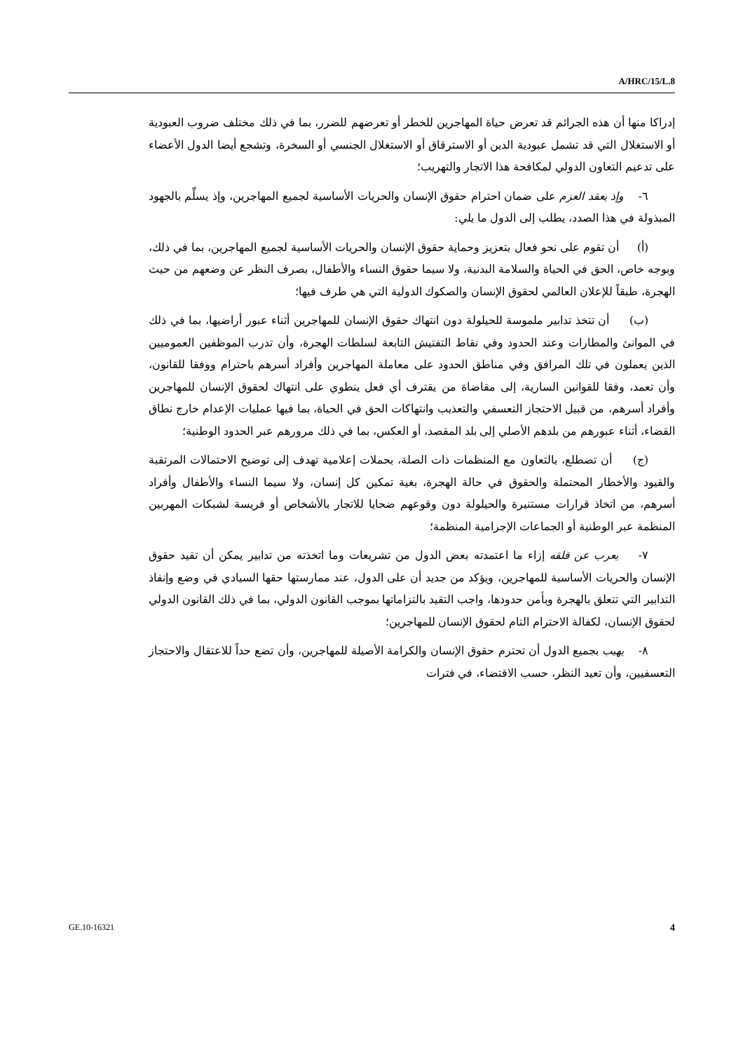A/HRC/15/L.8
إدراكا منها أن هذه الجرائم قد تعرض حياة المهاجرين للخطر أو تعرضهم للضرر، بما في ذلك مختلف ضروب العبودية أو الاستغلال التي قد تشمل عبودية الدين أو الاسترقاق أو الاستغلال الجنسي أو السخرة، وتشجع أيضا الدول الأعضاء على تدعيم التعاون الدولي لمكافحة هذا الاتجار والتهريب؛
٦- وإذ يعقد العزم على ضمان احترام حقوق الإنسان والحريات الأساسية لجميع المهاجرين، وإذ يسلِّم بالجهود المبذولة في هذا الصدد، يطلب إلى الدول ما يلي:
(أ) أن تقوم على نحو فعال بتعزيز وحماية حقوق الإنسان والحريات الأساسية لجميع المهاجرين، بما في ذلك، وبوجه خاص، الحق في الحياة والسلامة البدنية، ولا سيما حقوق النساء والأطفال، بصرف النظر عن وضعهم من حيث الهجرة، طبقاً للإعلان العالمي لحقوق الإنسان والصكوك الدولية التي هي طرف فيها؛
(ب) أن تتخذ تدابير ملموسة للحيلولة دون انتهاك حقوق الإنسان للمهاجرين أثناء عبور أراضيها، بما في ذلك في الموانئ والمطارات وعند الحدود وفي نقاط التفتيش التابعة لسلطات الهجرة، وأن تدرب الموظفين العموميين الذين يعملون في تلك المرافق وفي مناطق الحدود على معاملة المهاجرين وأفراد أسرهم باحترام ووفقا للقانون، وأن تعمد، وفقا للقوانين السارية، إلى مقاضاة من يقترف أي فعل ينطوي على انتهاك لحقوق الإنسان للمهاجرين وأفراد أسرهم، من قبيل الاحتجاز التعسفي والتعذيب وانتهاكات الحق في الحياة، بما فيها عمليات الإعدام خارج نطاق القضاء، أثناء عبورهم من بلدهم الأصلي إلى بلد المقصد، أو العكس، بما في ذلك مرورهم عبر الحدود الوطنية؛
(ج) أن تضطلع، بالتعاون مع المنظمات ذات الصلة، بحملات إعلامية تهدف إلى توضيح الاحتمالات المرتقبة والقيود والأخطار المحتملة والحقوق في حالة الهجرة، بغية تمكين كل إنسان، ولا سيما النساء والأطفال وأفراد أسرهم، من اتخاذ قرارات مستنيرة والحيلولة دون وقوعهم ضحايا للاتجار بالأشخاص أو فريسة لشبكات المهربين المنظمة عبر الوطنية أو الجماعات الإجرامية المنظمة؛
٧- يعرب عن قلقه إزاء ما اعتمدته بعض الدول من تشريعات وما اتخذته من تدابير يمكن أن تقيد حقوق الإنسان والحريات الأساسية للمهاجرين، ويؤكد من جديد أن على الدول، عند ممارستها حقها السيادي في وضع وإنفاذ التدابير التي تتعلق بالهجرة وبأمن حدودها، واجب التقيد بالتزاماتها بموجب القانون الدولي، بما في ذلك القانون الدولي لحقوق الإنسان، لكفالة الاحترام التام لحقوق الإنسان للمهاجرين؛
٨- يهيب بجميع الدول أن تحترم حقوق الإنسان والكرامة الأصيلة للمهاجرين، وأن تضع حداً للاعتقال والاحتجاز التعسفيين، وأن تعيد النظر، حسب الاقتضاء، في فترات
GE.10-16321 4